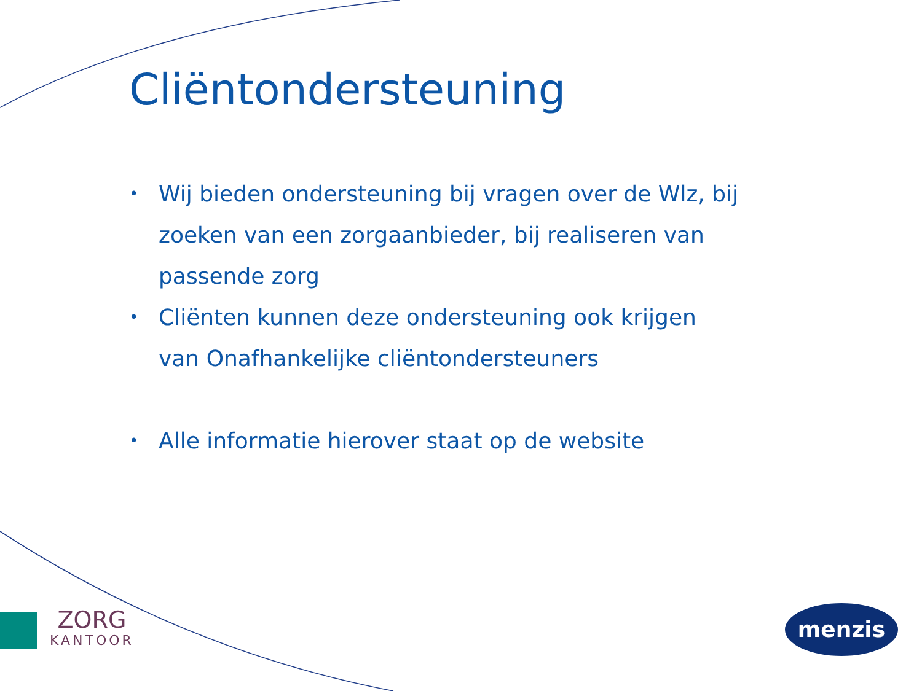Cliëntondersteuning
• Wij bieden ondersteuning bij vragen over de Wlz, bij zoeken van een zorgaanbieder, bij realiseren van passende zorg
• Cliënten kunnen deze ondersteuning ook krijgen van Onafhankelijke cliëntondersteuners
• Alle informatie hierover staat op de website
ZORG
KANTOOR
menzis